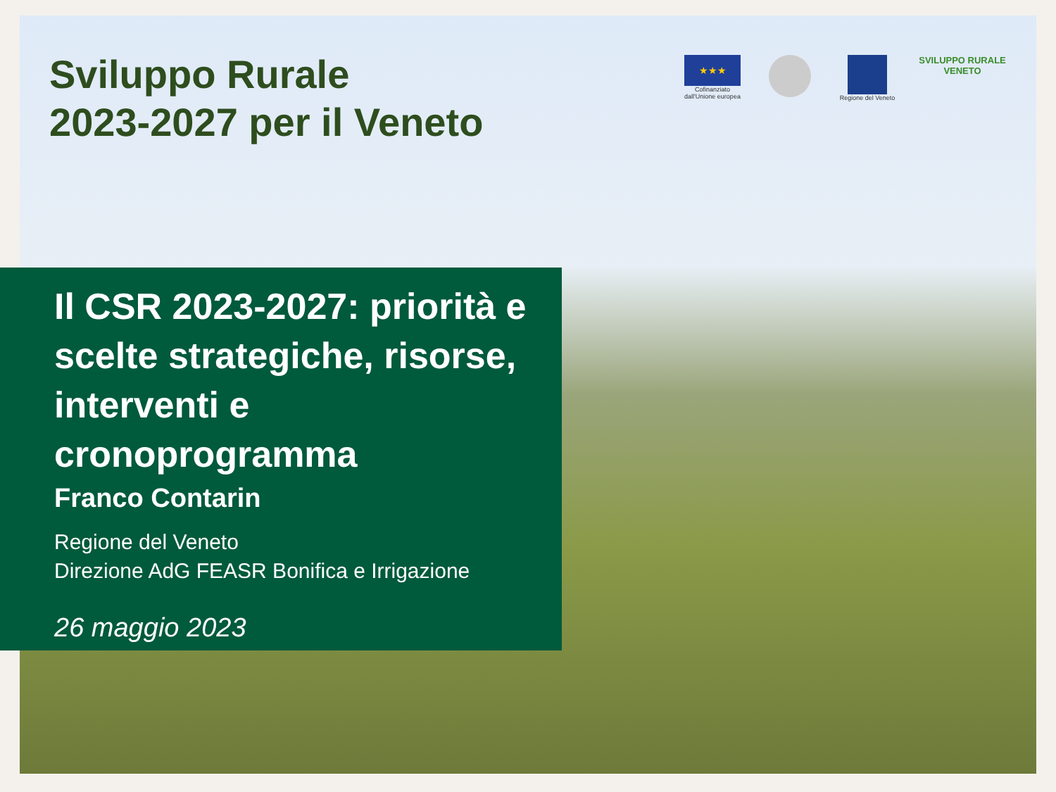Sviluppo Rurale
2023-2027 per il Veneto
★★★
Cofinanziato dall'Unione europea
Regione del Veneto
SVILUPPO RURALE VENETO
Il CSR 2023-2027: priorità e scelte strategiche, risorse, interventi e cronoprogramma
Franco Contarin
Regione del Veneto
Direzione AdG FEASR Bonifica e Irrigazione
26 maggio 2023